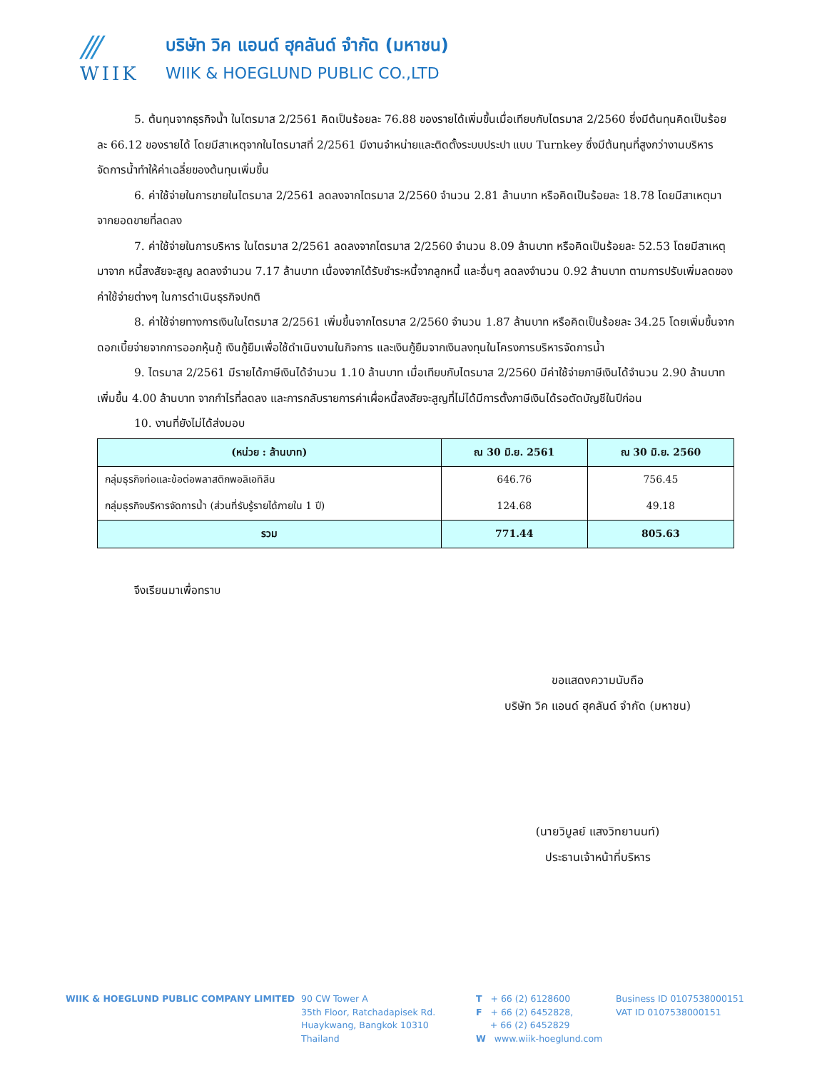///
WIIK
บริษัท วิค แอนด์ ฮุคลันด์ จำกัด (มหาชน)
WIIK & HOEGLUND PUBLIC CO.,LTD
5. ต้นทุนจากธุรกิจน้ำ ในไตรมาส 2/2561 คิดเป็นร้อยละ 76.88 ของรายได้เพิ่มขึ้นเมื่อเทียบกับไตรมาส 2/2560 ซึ่งมีต้นทุนคิดเป็นร้อยละ 66.12 ของรายได้ โดยมีสาเหตุจากในไตรมาสที่ 2/2561 มีงานจำหน่ายและติดตั้งระบบประปา แบบ Turnkey ซึ่งมีต้นทุนที่สูงกว่างานบริหารจัดการน้ำทำให้ค่าเฉลี่ยของต้นทุนเพิ่มขึ้น
6. ค่าใช้จ่ายในการขายในไตรมาส 2/2561 ลดลงจากไตรมาส 2/2560 จำนวน 2.81 ล้านบาท หรือคิดเป็นร้อยละ 18.78 โดยมีสาเหตุมาจากยอดขายที่ลดลง
7. ค่าใช้จ่ายในการบริหาร ในไตรมาส 2/2561 ลดลงจากไตรมาส 2/2560 จำนวน 8.09 ล้านบาท หรือคิดเป็นร้อยละ 52.53 โดยมีสาเหตุมาจาก หนี้สงสัยจะสูญ ลดลงจำนวน 7.17 ล้านบาท เนื่องจากได้รับชำระหนี้จากลูกหนี้ และอื่นๆ ลดลงจำนวน 0.92 ล้านบาท ตามการปรับเพิ่มลดของค่าใช้จ่ายต่างๆ ในการดำเนินธุรกิจปกติ
8. ค่าใช้จ่ายทางการเงินในไตรมาส 2/2561 เพิ่มขึ้นจากไตรมาส 2/2560 จำนวน 1.87 ล้านบาท หรือคิดเป็นร้อยละ 34.25 โดยเพิ่มขึ้นจากดอกเบี้ยจ่ายจากการออกหุ้นกู้ เงินกู้ยืมเพื่อใช้ดำเนินงานในกิจการ และเงินกู้ยืมจากเงินลงทุนในโครงการบริหารจัดการน้ำ
9. ไตรมาส 2/2561 มีรายได้ภาษีเงินได้จำนวน 1.10 ล้านบาท เมื่อเทียบกับไตรมาส 2/2560 มีค่าใช้จ่ายภาษีเงินได้จำนวน 2.90 ล้านบาท เพิ่มขึ้น 4.00 ล้านบาท จากกำไรที่ลดลง และการกลับรายการค่าเผื่อหนี้สงสัยจะสูญที่ไม่ได้มีการตั้งภาษีเงินได้รอตัดบัญชีในปีก่อน
10. งานที่ยังไม่ได้ส่งมอบ
| (หน่วย : ล้านบาท) | ณ 30 มิ.ย. 2561 | ณ 30 มิ.ย. 2560 |
| --- | --- | --- |
| กลุ่มธุรกิจท่อและข้อต่อพลาสติกพอลิเอทิลีน | 646.76 | 756.45 |
| กลุ่มธุรกิจบริหารจัดการน้ำ (ส่วนที่รับรู้รายได้ภายใน 1 ปี) | 124.68 | 49.18 |
| รวม | 771.44 | 805.63 |
จึงเรียนมาเพื่อทราบ
ขอแสดงความนับถือ
บริษัท วิค แอนด์ ฮุคลันด์ จำกัด (มหาชน)
(นายวิบูลย์ แสงวิทยานนท์)
ประธานเจ้าหน้าที่บริหาร
WIIK & HOEGLUND PUBLIC COMPANY LIMITED 90 CW Tower A
35th Floor, Ratchadapisek Rd.
Huaykwang, Bangkok 10310
Thailand
T + 66 (2) 6128600
F + 66 (2) 6452828,
+ 66 (2) 6452829
W www.wiik-hoeglund.com
Business ID 0107538000151
VAT ID 0107538000151